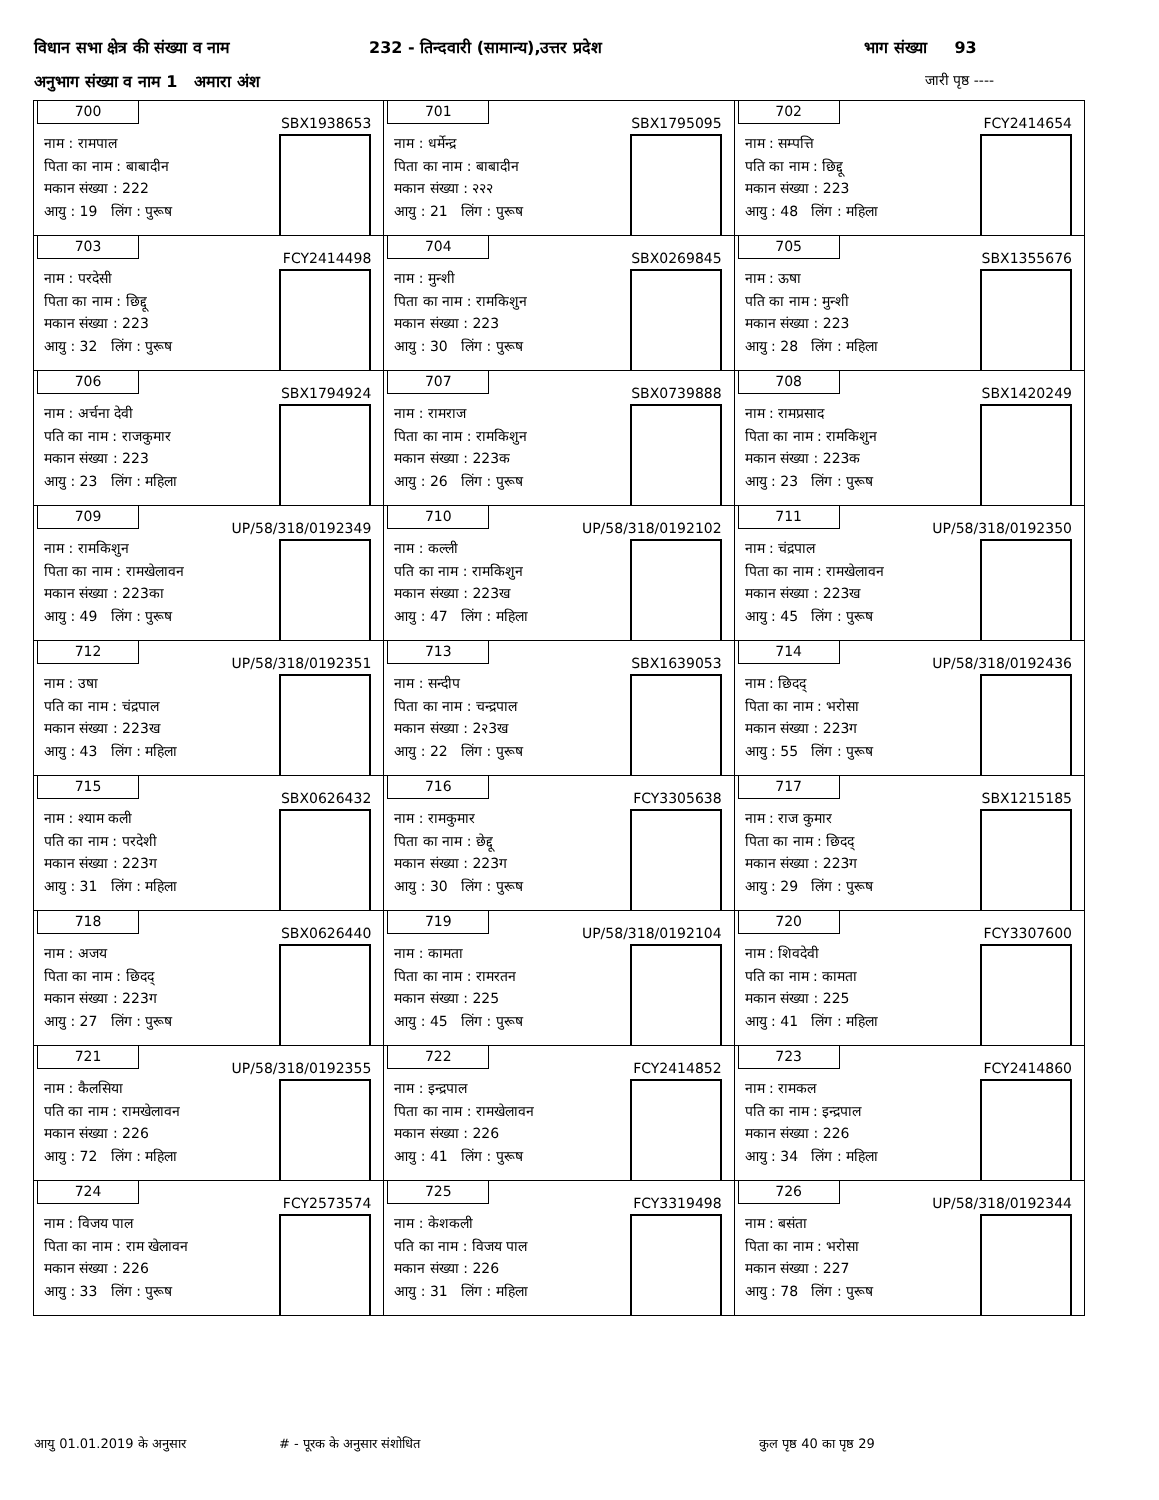विधान सभा क्षेत्र की संख्या व नाम 232 - तिन्दवारी (सामान्य),उत्तर प्रदेश भाग संख्या 93
अनुभाग संख्या व नाम 1 अमारा अंश जारी पृष्ठ ----
| 700 SBX1938653 नाम : रामपाल पिता का नाम : बाबादीन मकान संख्या : 222 आयु : 19 लिंग : पुरूष | 701 SBX1795095 नाम : धर्मेन्द्र पिता का नाम : बाबादीन मकान संख्या : २२२ आयु : 21 लिंग : पुरूष | 702 FCY2414654 नाम : सम्पत्ति पति का नाम : छिद्दू मकान संख्या : 223 आयु : 48 लिंग : महिला |
| 703 FCY2414498 नाम : परदेसी पिता का नाम : छिद्दू मकान संख्या : 223 आयु : 32 लिंग : पुरूष | 704 SBX0269845 नाम : मुन्शी पिता का नाम : रामकिशुन मकान संख्या : 223 आयु : 30 लिंग : पुरूष | 705 SBX1355676 नाम : ऊषा पति का नाम : मुन्शी मकान संख्या : 223 आयु : 28 लिंग : महिला |
| 706 SBX1794924 नाम : अर्चना देवी पति का नाम : राजकुमार मकान संख्या : 223 आयु : 23 लिंग : महिला | 707 SBX0739888 नाम : रामराज पिता का नाम : रामकिशुन मकान संख्या : 223क आयु : 26 लिंग : पुरूष | 708 SBX1420249 नाम : रामप्रसाद पिता का नाम : रामकिशुन मकान संख्या : 223क आयु : 23 लिंग : पुरूष |
| 709 UP/58/318/0192349 नाम : रामकिशुन पिता का नाम : रामखेलावन मकान संख्या : 223का आयु : 49 लिंग : पुरूष | 710 UP/58/318/0192102 नाम : कल्ली पति का नाम : रामकिशुन मकान संख्या : 223ख आयु : 47 लिंग : महिला | 711 UP/58/318/0192350 नाम : चंद्रपाल पिता का नाम : रामखेलावन मकान संख्या : 223ख आयु : 45 लिंग : पुरूष |
| 712 UP/58/318/0192351 नाम : उषा पति का नाम : चंद्रपाल मकान संख्या : 223ख आयु : 43 लिंग : महिला | 713 SBX1639053 नाम : सन्दीप पिता का नाम : चन्द्रपाल मकान संख्या : 2२3ख आयु : 22 लिंग : पुरूष | 714 UP/58/318/0192436 नाम : छिदद् पिता का नाम : भरोसा मकान संख्या : 223ग आयु : 55 लिंग : पुरूष |
| 715 SBX0626432 नाम : श्याम कली पति का नाम : परदेशी मकान संख्या : 223ग आयु : 31 लिंग : महिला | 716 FCY3305638 नाम : रामकुमार पिता का नाम : छेद्दू मकान संख्या : 223ग आयु : 30 लिंग : पुरूष | 717 SBX1215185 नाम : राज कुमार पिता का नाम : छिदद् मकान संख्या : 223ग आयु : 29 लिंग : पुरूष |
| 718 SBX0626440 नाम : अजय पिता का नाम : छिदद् मकान संख्या : 223ग आयु : 27 लिंग : पुरूष | 719 UP/58/318/0192104 नाम : कामता पिता का नाम : रामरतन मकान संख्या : 225 आयु : 45 लिंग : पुरूष | 720 FCY3307600 नाम : शिवदेवी पति का नाम : कामता मकान संख्या : 225 आयु : 41 लिंग : महिला |
| 721 UP/58/318/0192355 नाम : कैलसिया पति का नाम : रामखेलावन मकान संख्या : 226 आयु : 72 लिंग : महिला | 722 FCY2414852 नाम : इन्द्रपाल पिता का नाम : रामखेलावन मकान संख्या : 226 आयु : 41 लिंग : पुरूष | 723 FCY2414860 नाम : रामकल पति का नाम : इन्द्रपाल मकान संख्या : 226 आयु : 34 लिंग : महिला |
| 724 FCY2573574 नाम : विजय पाल पिता का नाम : राम खेलावन मकान संख्या : 226 आयु : 33 लिंग : पुरूष | 725 FCY3319498 नाम : केशकली पति का नाम : विजय पाल मकान संख्या : 226 आयु : 31 लिंग : महिला | 726 UP/58/318/0192344 नाम : बसंता पिता का नाम : भरोसा मकान संख्या : 227 आयु : 78 लिंग : पुरूष |
आयु 01.01.2019 के अनुसार # - पूरक के अनुसार संशोधित कुल पृष्ठ 40 का पृष्ठ 29